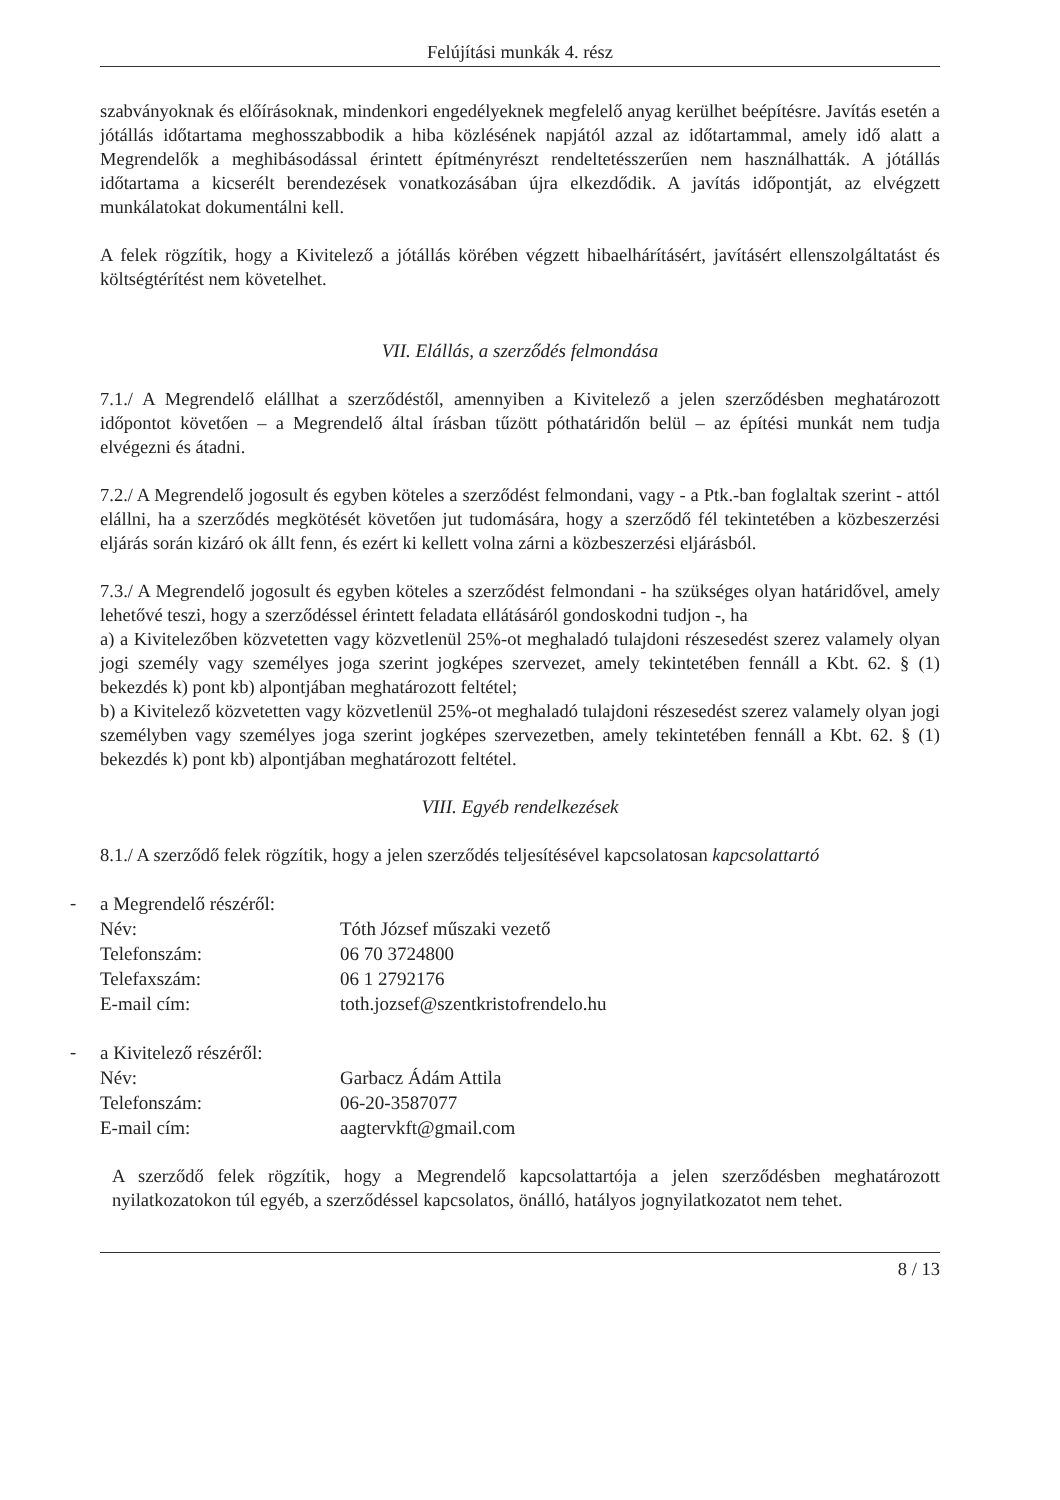Felújítási munkák 4. rész
szabványoknak és előírásoknak, mindenkori engedélyeknek megfelelő anyag kerülhet beépítésre. Javítás esetén a jótállás időtartama meghosszabbodik a hiba közlésének napjától azzal az időtartammal, amely idő alatt a Megrendelők a meghibásodással érintett építményrészt rendeltetésszerűen nem használhatták. A jótállás időtartama a kicserélt berendezések vonatkozásában újra elkezdődik. A javítás időpontját, az elvégzett munkálatokat dokumentálni kell.
A felek rögzítik, hogy a Kivitelező a jótállás körében végzett hibaelhárításért, javításért ellenszolgáltatást és költségtérítést nem követelhet.
VII. Elállás, a szerződés felmondása
7.1./ A Megrendelő elállhat a szerződéstől, amennyiben a Kivitelező a jelen szerződésben meghatározott időpontot követően – a Megrendelő által írásban tűzött póthatáridőn belül – az építési munkát nem tudja elvégezni és átadni.
7.2./ A Megrendelő jogosult és egyben köteles a szerződést felmondani, vagy - a Ptk.-ban foglaltak szerint - attól elállni, ha a szerződés megkötését követően jut tudomására, hogy a szerződő fél tekintetében a közbeszerzési eljárás során kizáró ok állt fenn, és ezért ki kellett volna zárni a közbeszerzési eljárásból.
7.3./ A Megrendelő jogosult és egyben köteles a szerződést felmondani - ha szükséges olyan határidővel, amely lehetővé teszi, hogy a szerződéssel érintett feladata ellátásáról gondoskodni tudjon -, ha
a) a Kivitelezőben közvetetten vagy közvetlenül 25%-ot meghaladó tulajdoni részesedést szerez valamely olyan jogi személy vagy személyes joga szerint jogképes szervezet, amely tekintetében fennáll a Kbt. 62. § (1) bekezdés k) pont kb) alpontjában meghatározott feltétel;
b) a Kivitelező közvetetten vagy közvetlenül 25%-ot meghaladó tulajdoni részesedést szerez valamely olyan jogi személyben vagy személyes joga szerint jogképes szervezetben, amely tekintetében fennáll a Kbt. 62. § (1) bekezdés k) pont kb) alpontjában meghatározott feltétel.
VIII. Egyéb rendelkezések
8.1./ A szerződő felek rögzítik, hogy a jelen szerződés teljesítésével kapcsolatosan kapcsolattartó
-
| a Megrendelő részéről: | |
| Név: | Tóth József műszaki vezető |
| Telefonszám: | 06 70 3724800 |
| Telefaxszám: | 06 1 2792176 |
| E-mail cím: | toth.jozsef@szentkristofrendelo.hu |
-
| a Kivitelező részéről: | |
| Név: | Garbacz Ádám Attila |
| Telefonszám: | 06-20-3587077 |
| E-mail cím: | aagtervkft@gmail.com |
A szerződő felek rögzítik, hogy a Megrendelő kapcsolattartója a jelen szerződésben meghatározott nyilatkozatokon túl egyéb, a szerződéssel kapcsolatos, önálló, hatályos jognyilatkozatot nem tehet.
8 / 13